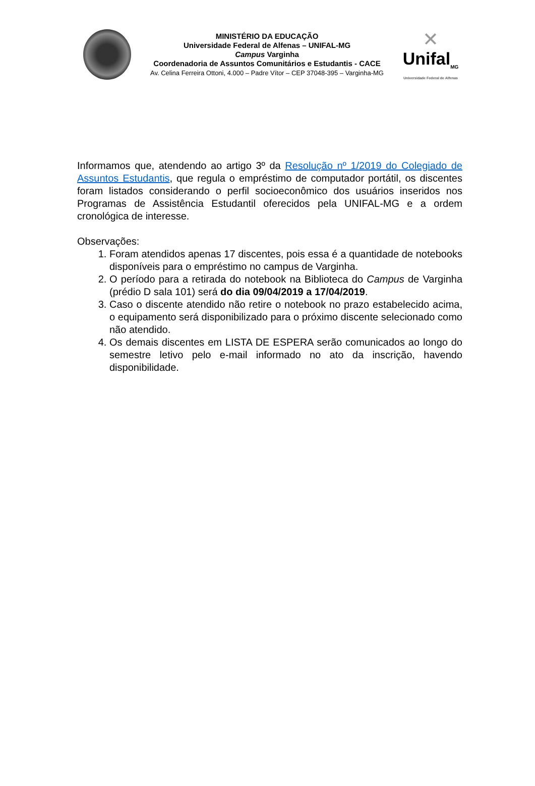MINISTÉRIO DA EDUCAÇÃO
Universidade Federal de Alfenas – UNIFAL-MG
Campus Varginha
Coordenadoria de Assuntos Comunitários e Estudantis - CACE
Av. Celina Ferreira Ottoni, 4.000 – Padre Vítor – CEP 37048-395 – Varginha-MG
✕
Unifal<sub>MG</sub>
Universidade Federal de Alfenas
Informamos que, atendendo ao artigo 3º da Resolução nº 1/2019 do Colegiado de Assuntos Estudantis, que regula o empréstimo de computador portátil, os discentes foram listados considerando o perfil socioeconômico dos usuários inseridos nos Programas de Assistência Estudantil oferecidos pela UNIFAL-MG e a ordem cronológica de interesse.
Observações:
1. Foram atendidos apenas 17 discentes, pois essa é a quantidade de notebooks disponíveis para o empréstimo no campus de Varginha.
2. O período para a retirada do notebook na Biblioteca do Campus de Varginha (prédio D sala 101) será do dia 09/04/2019 a 17/04/2019.
3. Caso o discente atendido não retire o notebook no prazo estabelecido acima, o equipamento será disponibilizado para o próximo discente selecionado como não atendido.
4. Os demais discentes em LISTA DE ESPERA serão comunicados ao longo do semestre letivo pelo e-mail informado no ato da inscrição, havendo disponibilidade.